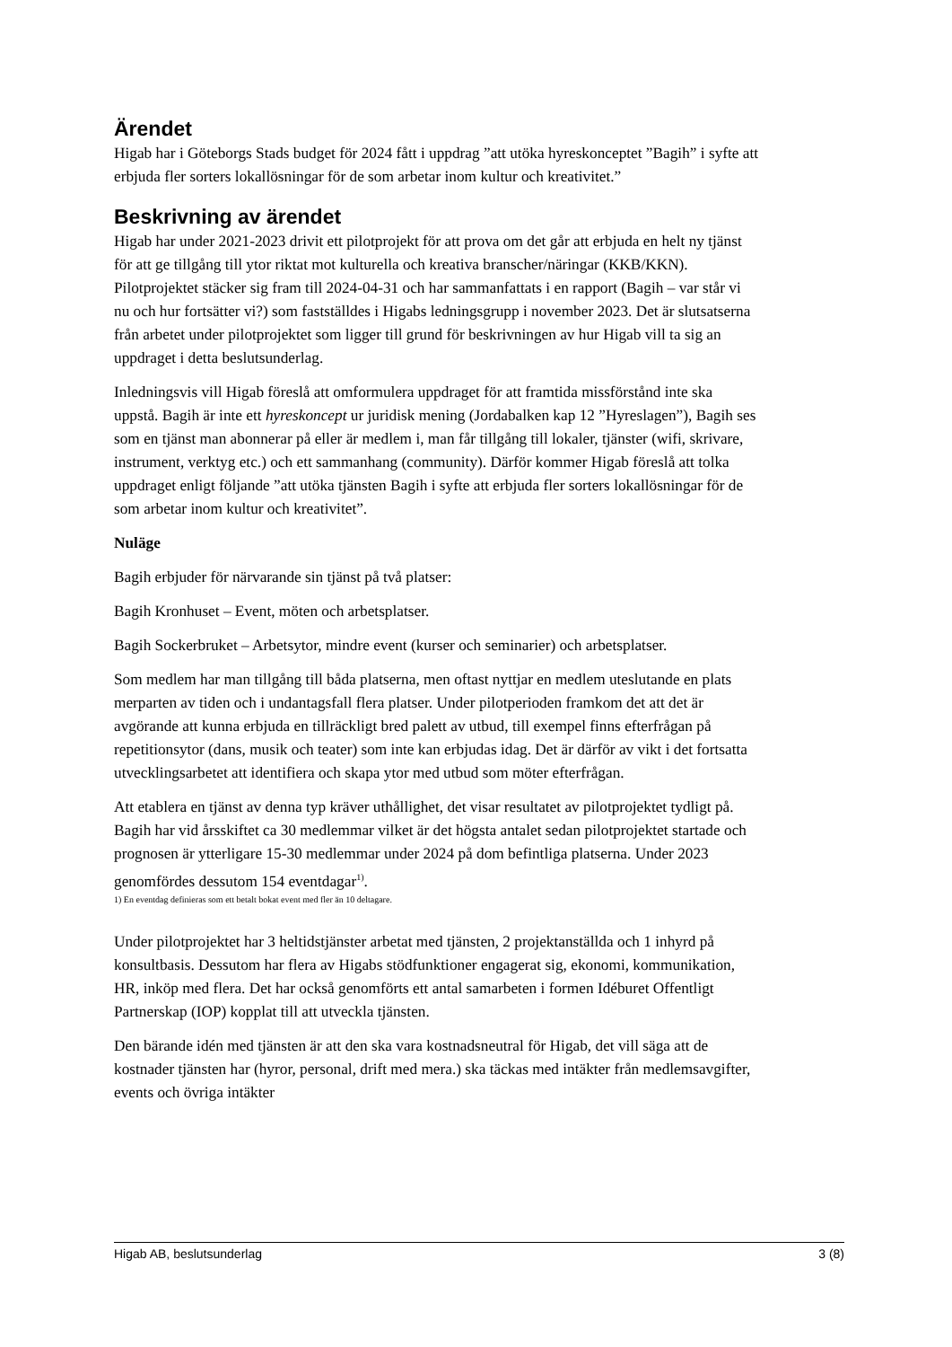Ärendet
Higab har i Göteborgs Stads budget för 2024 fått i uppdrag ”att utöka hyreskonceptet ”Bagih” i syfte att erbjuda fler sorters lokallösningar för de som arbetar inom kultur och kreativitet.”
Beskrivning av ärendet
Higab har under 2021-2023 drivit ett pilotprojekt för att prova om det går att erbjuda en helt ny tjänst för att ge tillgång till ytor riktat mot kulturella och kreativa branscher/näringar (KKB/KKN). Pilotprojektet stäcker sig fram till 2024-04-31 och har sammanfattats i en rapport (Bagih – var står vi nu och hur fortsätter vi?) som fastställdes i Higabs ledningsgrupp i november 2023. Det är slutsatserna från arbetet under pilotprojektet som ligger till grund för beskrivningen av hur Higab vill ta sig an uppdraget i detta beslutsunderlag.
Inledningsvis vill Higab föreslå att omformulera uppdraget för att framtida missförstånd inte ska uppstå. Bagih är inte ett hyreskoncept ur juridisk mening (Jordabalken kap 12 ”Hyreslagen”), Bagih ses som en tjänst man abonnerar på eller är medlem i, man får tillgång till lokaler, tjänster (wifi, skrivare, instrument, verktyg etc.) och ett sammanhang (community). Därför kommer Higab föreslå att tolka uppdraget enligt följande ”att utöka tjänsten Bagih i syfte att erbjuda fler sorters lokallösningar för de som arbetar inom kultur och kreativitet”.
Nuläge
Bagih erbjuder för närvarande sin tjänst på två platser:
Bagih Kronhuset – Event, möten och arbetsplatser.
Bagih Sockerbruket – Arbetsytor, mindre event (kurser och seminarier) och arbetsplatser.
Som medlem har man tillgång till båda platserna, men oftast nyttjar en medlem uteslutande en plats merparten av tiden och i undantagsfall flera platser. Under pilotperioden framkom det att det är avgörande att kunna erbjuda en tillräckligt bred palett av utbud, till exempel finns efterfrågan på repetitionsytor (dans, musik och teater) som inte kan erbjudas idag. Det är därför av vikt i det fortsatta utvecklingsarbetet att identifiera och skapa ytor med utbud som möter efterfrågan.
Att etablera en tjänst av denna typ kräver uthållighet, det visar resultatet av pilotprojektet tydligt på. Bagih har vid årsskiftet ca 30 medlemmar vilket är det högsta antalet sedan pilotprojektet startade och prognosen är ytterligare 15-30 medlemmar under 2024 på dom befintliga platserna. Under 2023 genomfördes dessutom 154 eventdagar<sup>1)</sup>.
1) En eventdag definieras som ett betalt bokat event med fler än 10 deltagare.
Under pilotprojektet har 3 heltidstjänster arbetat med tjänsten, 2 projektanställda och 1 inhyrd på konsultbasis. Dessutom har flera av Higabs stödfunktioner engagerat sig, ekonomi, kommunikation, HR, inköp med flera. Det har också genomförts ett antal samarbeten i formen Idéburet Offentligt Partnerskap (IOP) kopplat till att utveckla tjänsten.
Den bärande idén med tjänsten är att den ska vara kostnadsneutral för Higab, det vill säga att de kostnader tjänsten har (hyror, personal, drift med mera.) ska täckas med intäkter från medlemsavgifter, events och övriga intäkter
Higab AB, beslutsunderlag 3 (8)